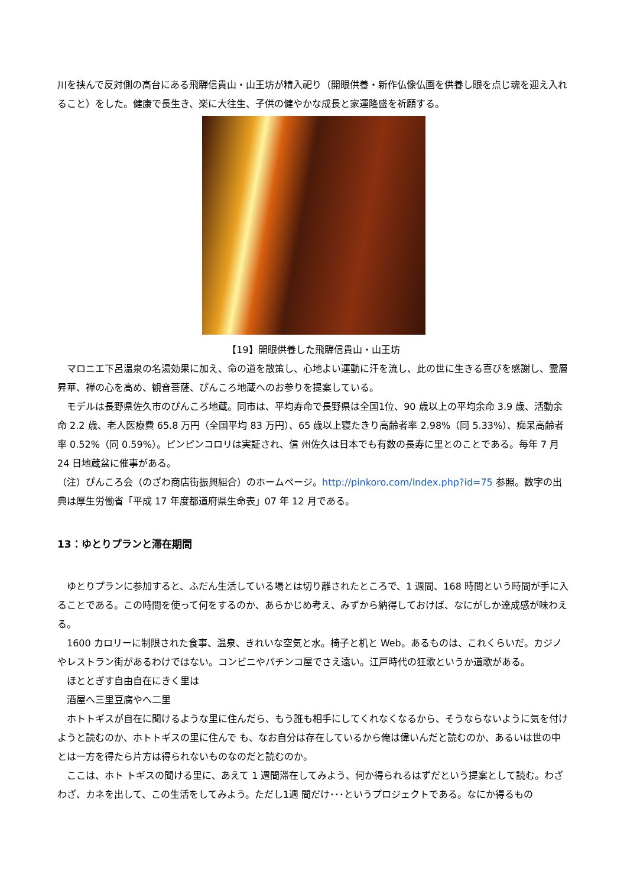川を挟んで反対側の高台にある飛騨信貴山・山王坊が精入祀り（開眼供養・新作仏像仏画を供養し眼を点じ魂を迎え入れること）をした。健康で長生き、楽に大往生、子供の健やかな成長と家運隆盛を祈願する。
【19】開眼供養した飛騨信貴山・山王坊
　マロニエ下呂温泉の名湯効果に加え、命の道を散策し、心地よい運動に汗を流し、此の世に生きる喜びを感謝し、霊層昇華、禅の心を高め、観音菩薩、ぴんころ地蔵へのお参りを提案している。
　モデルは長野県佐久市のぴんころ地蔵。同市は、平均寿命で長野県は全国1位、90 歳以上の平均余命 3.9 歳、活動余命 2.2 歳、老人医療費 65.8 万円（全国平均 83 万円）、65 歳以上寝たきり高齢者率 2.98%（同 5.33%）、痴呆高齢者率 0.52%（同 0.59%）。ピンピンコロリは実証され、信 州佐久は日本でも有数の長寿に里とのことである。毎年 7 月 24 日地蔵盆に催事がある。
（注）ぴんころ会（のざわ商店街振興組合）のホームページ。http://pinkoro.com/index.php?id=75 参照。数字の出典は厚生労働省「平成 17 年度都道府県生命表」07 年 12 月である。
13：ゆとりプランと滞在期間
　ゆとりプランに参加すると、ふだん生活している場とは切り離されたところで、1 週間、168 時間という時間が手に入ることである。この時間を使って何をするのか、あらかじめ考え、みずから納得しておけば、なにがしか達成感が味わえる。
　1600 カロリーに制限された食事、温泉、きれいな空気と水。椅子と机と Web。あるものは、これくらいだ。カジノやレストラン街があるわけではない。コンビニやパチンコ屋でさえ遠い。江戸時代の狂歌というか道歌がある。
　ほととぎす自由自在にきく里は
　酒屋へ三里豆腐やへ二里
　ホトトギスが自在に聞けるような里に住んだら、もう誰も相手にしてくれなくなるから、そうならないように気を付けようと読むのか、ホトトギスの里に住んで も、なお自分は存在しているから俺は偉いんだと読むのか、あるいは世の中とは一方を得たら片方は得られないものなのだと読むのか。
　ここは、ホト トギスの聞ける里に、あえて 1 週間滞在してみよう、何か得られるはずだという提案として読む。わざわざ、カネを出して、この生活をしてみよう。ただし1週 間だけ･･･というプロジェクトである。なにか得るもの